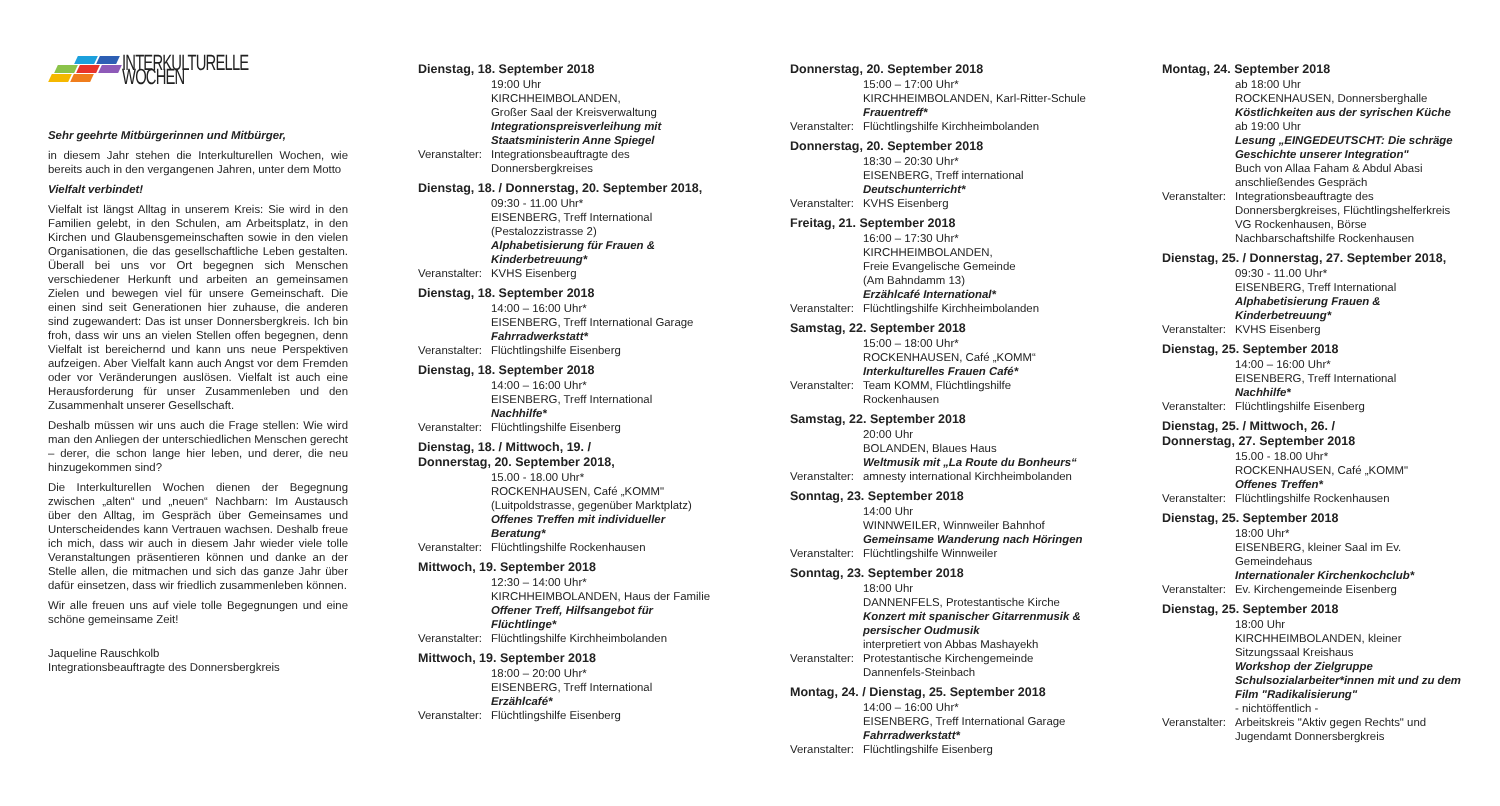INTERKULTURELLE WOCHEN
Sehr geehrte Mitbürgerinnen und Mitbürger,
in diesem Jahr stehen die Interkulturellen Wochen, wie bereits auch in den vergangenen Jahren, unter dem Motto
Vielfalt verbindet!
Vielfalt ist längst Alltag in unserem Kreis: Sie wird in den Familien gelebt, in den Schulen, am Arbeitsplatz, in den Kirchen und Glaubensgemeinschaften sowie in den vielen Organisationen, die das gesellschaftliche Leben gestalten. Überall bei uns vor Ort begegnen sich Menschen verschiedener Herkunft und arbeiten an gemeinsamen Zielen und bewegen viel für unsere Gemeinschaft. Die einen sind seit Generationen hier zuhause, die anderen sind zugewandert: Das ist unser Donnersbergkreis. Ich bin froh, dass wir uns an vielen Stellen offen begegnen, denn Vielfalt ist bereichernd und kann uns neue Perspektiven aufzeigen. Aber Vielfalt kann auch Angst vor dem Fremden oder vor Veränderungen auslösen. Vielfalt ist auch eine Herausforderung für unser Zusammenleben und den Zusammenhalt unserer Gesellschaft.
Deshalb müssen wir uns auch die Frage stellen: Wie wird man den Anliegen der unterschiedlichen Menschen gerecht – derer, die schon lange hier leben, und derer, die neu hinzugekommen sind?
Die Interkulturellen Wochen dienen der Begegnung zwischen „alten“ und „neuen“ Nachbarn: Im Austausch über den Alltag, im Gespräch über Gemeinsames und Unterscheidendes kann Vertrauen wachsen. Deshalb freue ich mich, dass wir auch in diesem Jahr wieder viele tolle Veranstaltungen präsentieren können und danke an der Stelle allen, die mitmachen und sich das ganze Jahr über dafür einsetzen, dass wir friedlich zusammenleben können.
Wir alle freuen uns auf viele tolle Begegnungen und eine schöne gemeinsame Zeit!
Jaqueline Rauschkolb
Integrationsbeauftragte des Donnersbergkreis
Dienstag, 18. September 2018
19:00 Uhr
KIRCHHEIMBOLANDEN,
Großer Saal der Kreisverwaltung
Integrationspreisverleihung mit Staatsministerin Anne Spiegel
Veranstalter: Integrationsbeauftragte des Donnersbergkreises
Dienstag, 18. / Donnerstag, 20. September 2018,
09:30 - 11.00 Uhr*
EISENBERG, Treff International
(Pestalozzistrasse 2)
Alphabetisierung für Frauen & Kinderbetreuung*
Veranstalter: KVHS Eisenberg
Dienstag, 18. September 2018
14:00 – 16:00 Uhr*
EISENBERG, Treff International Garage
Fahrradwerkstatt*
Veranstalter: Flüchtlingshilfe Eisenberg
Dienstag, 18. September 2018
14:00 – 16:00 Uhr*
EISENBERG, Treff International
Nachhilfe*
Veranstalter: Flüchtlingshilfe Eisenberg
Dienstag, 18. / Mittwoch, 19. /
Donnerstag, 20. September 2018,
15.00 - 18.00 Uhr*
ROCKENHAUSEN, Café „KOMM"
(Luitpoldstrasse, gegenüber Marktplatz)
Offenes Treffen mit individueller Beratung*
Veranstalter: Flüchtlingshilfe Rockenhausen
Mittwoch, 19. September 2018
12:30 – 14:00 Uhr*
KIRCHHEIMBOLANDEN, Haus der Familie
Offener Treff, Hilfsangebot für Flüchtlinge*
Veranstalter: Flüchtlingshilfe Kirchheimbolanden
Mittwoch, 19. September 2018
18:00 – 20:00 Uhr*
EISENBERG, Treff International
Erzählcafé*
Veranstalter: Flüchtlingshilfe Eisenberg
Donnerstag, 20. September 2018
15:00 – 17:00 Uhr*
KIRCHHEIMBOLANDEN, Karl-Ritter-Schule
Frauentreff*
Veranstalter: Flüchtlingshilfe Kirchheimbolanden
Donnerstag, 20. September 2018
18:30 – 20:30 Uhr*
EISENBERG, Treff international
Deutschunterricht*
Veranstalter: KVHS Eisenberg
Freitag, 21. September 2018
16:00 – 17:30 Uhr*
KIRCHHEIMBOLANDEN,
Freie Evangelische Gemeinde
(Am Bahndamm 13)
Erzählcafé International*
Veranstalter: Flüchtlingshilfe Kirchheimbolanden
Samstag, 22. September 2018
15:00 – 18:00 Uhr*
ROCKENHAUSEN, Café „KOMM“
Interkulturelles Frauen Café*
Veranstalter: Team KOMM, Flüchtlingshilfe Rockenhausen
Samstag, 22. September 2018
20:00 Uhr
BOLANDEN, Blaues Haus
Weltmusik mit „La Route du Bonheurs“
Veranstalter: amnesty international Kirchheimbolanden
Sonntag, 23. September 2018
14:00 Uhr
WINNWEILER, Winnweiler Bahnhof
Gemeinsame Wanderung nach Höringen
Veranstalter: Flüchtlingshilfe Winnweiler
Sonntag, 23. September 2018
18:00 Uhr
DANNENFELS, Protestantische Kirche
Konzert mit spanischer Gitarrenmusik & persischer Oudmusik
interpretiert von Abbas Mashayekh
Veranstalter: Protestantische Kirchengemeinde Dannenfels-Steinbach
Montag, 24. / Dienstag, 25. September 2018
14:00 – 16:00 Uhr*
EISENBERG, Treff International Garage
Fahrradwerkstatt*
Veranstalter: Flüchtlingshilfe Eisenberg
Montag, 24. September 2018
ab 18:00 Uhr
ROCKENHAUSEN, Donnersberghalle
Köstlichkeiten aus der syrischen Küche
ab 19:00 Uhr
Lesung „EINGEDEUTSCHT: Die schräge Geschichte unserer Integration"
Buch von Allaa Faham & Abdul Abasi anschließendes Gespräch
Veranstalter: Integrationsbeauftragte des Donnersbergkreises, Flüchtlingshelferkreis VG Rockenhausen, Börse Nachbarschaftshilfe Rockenhausen
Dienstag, 25. / Donnerstag, 27. September 2018,
09:30 - 11.00 Uhr*
EISENBERG, Treff International
Alphabetisierung Frauen & Kinderbetreuung*
Veranstalter: KVHS Eisenberg
Dienstag, 25. September 2018
14:00 – 16:00 Uhr*
EISENBERG, Treff International
Nachhilfe*
Veranstalter: Flüchtlingshilfe Eisenberg
Dienstag, 25. / Mittwoch, 26. /
Donnerstag, 27. September 2018
15.00 - 18.00 Uhr*
ROCKENHAUSEN, Café „KOMM"
Offenes Treffen*
Veranstalter: Flüchtlingshilfe Rockenhausen
Dienstag, 25. September 2018
18:00 Uhr*
EISENBERG, kleiner Saal im Ev. Gemeindehaus
Internationaler Kirchenkochclub*
Veranstalter: Ev. Kirchengemeinde Eisenberg
Dienstag, 25. September 2018
18:00 Uhr
KIRCHHEIMBOLANDEN, kleiner Sitzungssaal Kreishaus
Workshop der Zielgruppe Schulsozialarbeiter*innen mit und zu dem Film "Radikalisierung"
- nichtöffentlich -
Veranstalter: Arbeitskreis "Aktiv gegen Rechts" und Jugendamt Donnersbergkreis